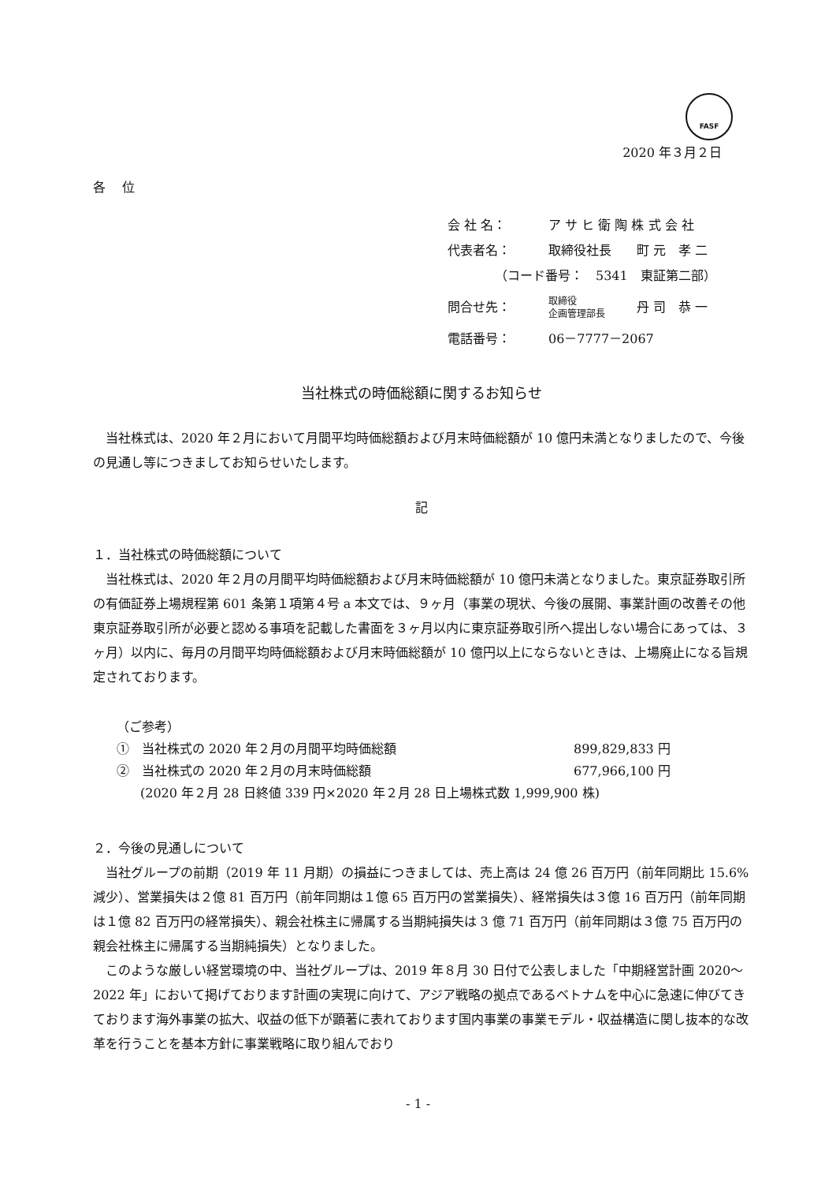FASF
2020 年３月２日
各　 位
会 社 名： ア サ ヒ 衛 陶 株 式 会 社
代表者名： 取締役社長　　町 元　孝 二
（コード番号：　5341　東証第二部）
問合せ先： 取締役
企画管理部長 丹 司　恭 一
電話番号： 06－7777－2067
当社株式の時価総額に関するお知らせ
当社株式は、2020 年２月において月間平均時価総額および月末時価総額が 10 億円未満となりましたので、今後の見通し等につきましてお知らせいたします。
記
１．当社株式の時価総額について
当社株式は、2020 年２月の月間平均時価総額および月末時価総額が 10 億円未満となりました。東京証券取引所の有価証券上場規程第 601 条第１項第４号 a 本文では、９ヶ月（事業の現状、今後の展開、事業計画の改善その他東京証券取引所が必要と認める事項を記載した書面を３ヶ月以内に東京証券取引所へ提出しない場合にあっては、３ヶ月）以内に、毎月の月間平均時価総額および月末時価総額が 10 億円以上にならないときは、上場廃止になる旨規定されております。
（ご参考）
①　当社株式の 2020 年２月の月間平均時価総額 899,829,833 円
②　当社株式の 2020 年２月の月末時価総額 677,966,100 円
(2020 年２月 28 日終値 339 円×2020 年２月 28 日上場株式数 1,999,900 株)
２．今後の見通しについて
当社グループの前期（2019 年 11 月期）の損益につきましては、売上高は 24 億 26 百万円（前年同期比 15.6%減少）、営業損失は２億 81 百万円（前年同期は１億 65 百万円の営業損失）、経常損失は３億 16 百万円（前年同期は１億 82 百万円の経常損失）、親会社株主に帰属する当期純損失は 3 億 71 百万円（前年同期は３億 75 百万円の親会社株主に帰属する当期純損失）となりました。
このような厳しい経営環境の中、当社グループは、2019 年８月 30 日付で公表しました「中期経営計画 2020～2022 年」において掲げております計画の実現に向けて、アジア戦略の拠点であるベトナムを中心に急速に伸びてきております海外事業の拡大、収益の低下が顕著に表れております国内事業の事業モデル・収益構造に関し抜本的な改革を行うことを基本方針に事業戦略に取り組んでおり
- 1 -